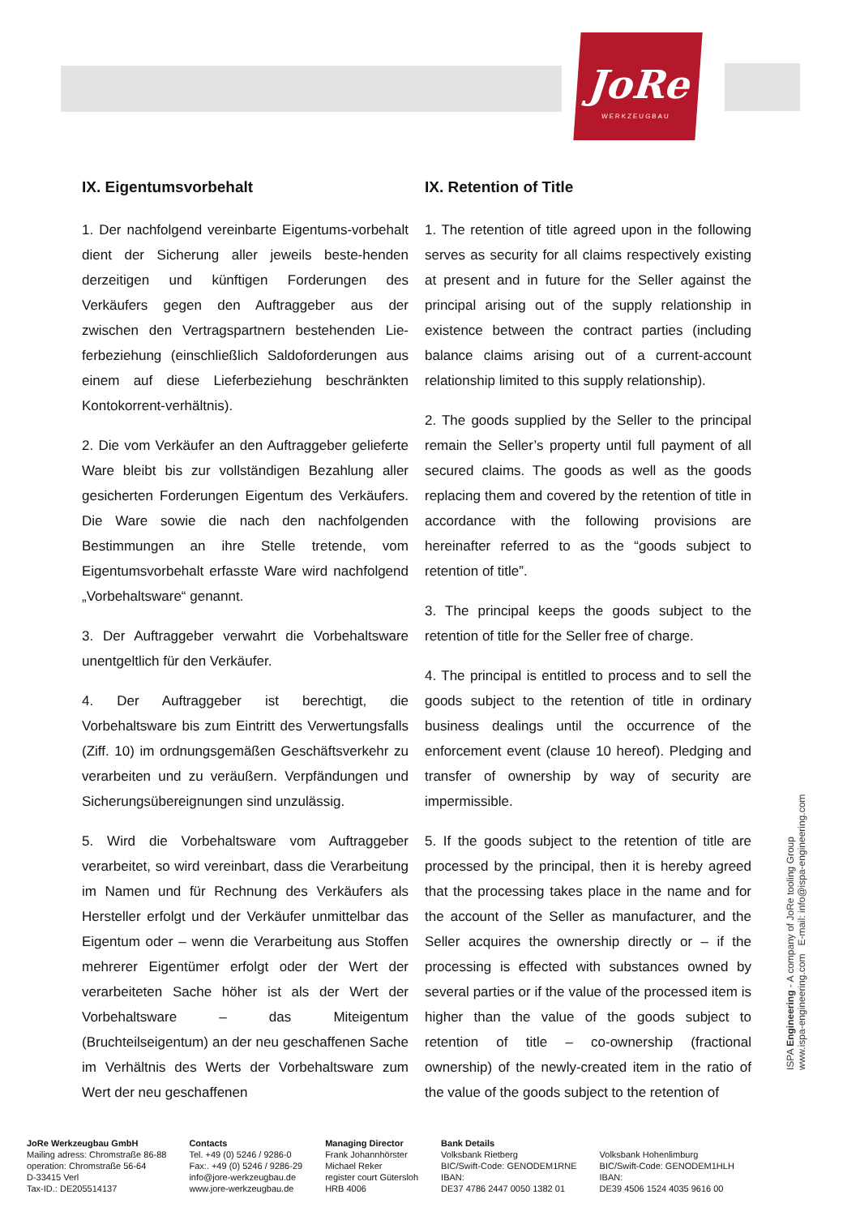JoRe
WERKZEUGBAU
IX. Eigentumsvorbehalt
1. Der nachfolgend vereinbarte Eigentums-vorbehalt dient der Sicherung aller jeweils beste-henden derzeitigen und künftigen Forderungen des Verkäufers gegen den Auftraggeber aus der zwischen den Vertragspartnern bestehenden Lie-ferbeziehung (einschließlich Saldoforderungen aus einem auf diese Lieferbeziehung beschränkten Kontokorrent-verhältnis).
2. Die vom Verkäufer an den Auftraggeber gelieferte Ware bleibt bis zur vollständigen Bezahlung aller gesicherten Forderungen Eigentum des Verkäufers. Die Ware sowie die nach den nachfolgenden Bestimmungen an ihre Stelle tretende, vom Eigentumsvorbehalt erfasste Ware wird nachfolgend „Vorbehaltsware“ genannt.
3. Der Auftraggeber verwahrt die Vorbehaltsware unentgeltlich für den Verkäufer.
4. Der Auftraggeber ist berechtigt, die Vorbehaltsware bis zum Eintritt des Verwertungsfalls (Ziff. 10) im ordnungsgemäßen Geschäftsverkehr zu verarbeiten und zu veräußern. Verpfändungen und Sicherungsübereignungen sind unzulässig.
5. Wird die Vorbehaltsware vom Auftraggeber verarbeitet, so wird vereinbart, dass die Verarbeitung im Namen und für Rechnung des Verkäufers als Hersteller erfolgt und der Verkäufer unmittelbar das Eigentum oder – wenn die Verarbeitung aus Stoffen mehrerer Eigentümer erfolgt oder der Wert der verarbeiteten Sache höher ist als der Wert der Vorbehaltsware – das Miteigentum (Bruchteilseigentum) an der neu geschaffenen Sache im Verhältnis des Werts der Vorbehaltsware zum Wert der neu geschaffenen
IX. Retention of Title
1. The retention of title agreed upon in the following serves as security for all claims respectively existing at present and in future for the Seller against the principal arising out of the supply relationship in existence between the contract parties (including balance claims arising out of a current-account relationship limited to this supply relationship).
2. The goods supplied by the Seller to the principal remain the Seller’s property until full payment of all secured claims. The goods as well as the goods replacing them and covered by the retention of title in accordance with the following provisions are hereinafter referred to as the “goods subject to retention of title”.
3. The principal keeps the goods subject to the retention of title for the Seller free of charge.
4. The principal is entitled to process and to sell the goods subject to the retention of title in ordinary business dealings until the occurrence of the enforcement event (clause 10 hereof). Pledging and transfer of ownership by way of security are impermissible.
5. If the goods subject to the retention of title are processed by the principal, then it is hereby agreed that the processing takes place in the name and for the account of the Seller as manufacturer, and the Seller acquires the ownership directly or – if the processing is effected with substances owned by several parties or if the value of the processed item is higher than the value of the goods subject to retention of title – co-ownership (fractional ownership) of the newly-created item in the ratio of the value of the goods subject to the retention of
ISPA Engineering - A company of JoRe tooling Group
www.ispa-engineering.com E-mail: info@ispa-engineering.com
JoRe Werkzeugbau GmbH
Mailing adress: Chromstraße 86-88
operation: Chromstraße 56-64
D-33415 Verl
Tax-ID.: DE205514137
Contacts
Tel. +49 (0) 5246 / 9286-0
Fax:. +49 (0) 5246 / 9286-29
info@jore-werkzeugbau.de
www.jore-werkzeugbau.de
Managing Director
Frank Johannhörster
Michael Reker
register court Gütersloh
HRB 4006
Bank Details
Volksbank Rietberg
BIC/Swift-Code: GENODEM1RNE
IBAN:
DE37 4786 2447 0050 1382 01
Volksbank Hohenlimburg
BIC/Swift-Code: GENODEM1HLH
IBAN:
DE39 4506 1524 4035 9616 00